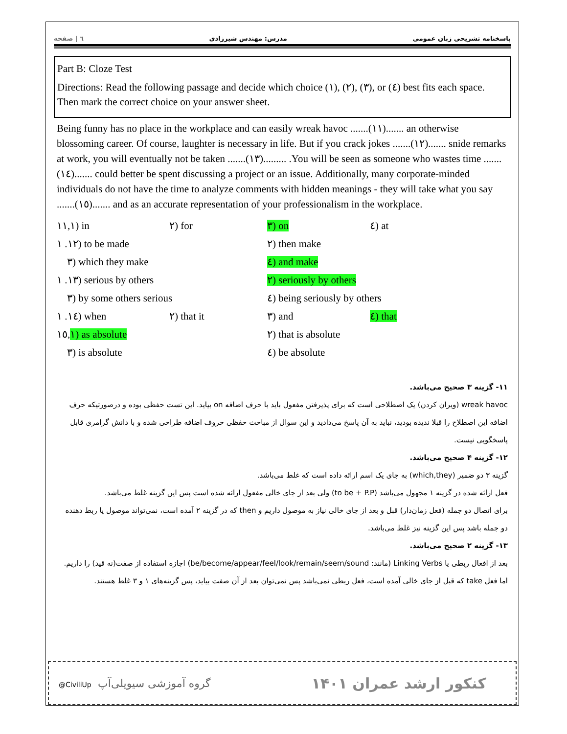پاسخنامه تشریحی زبان عمومی مدرس: مهندس شیرزادی ٦ | صفحه
Part B: Cloze Test
Directions: Read the following passage and decide which choice (١), (٢), (٣), or (٤) best fits each space. Then mark the correct choice on your answer sheet.
Being funny has no place in the workplace and can easily wreak havoc .......(١١)....... an otherwise blossoming career. Of course, laughter is necessary in life. But if you crack jokes .......(١٢)....... snide remarks at work, you will eventually not be taken .......(١٣)......... .You will be seen as someone who wastes time .......(١٤)....... could better be spent discussing a project or an issue. Additionally, many corporate-minded individuals do not have the time to analyze comments with hidden meanings - they will take what you say .......(١٥)....... and as an accurate representation of your professionalism in the workplace.
١١,١) in ٢) for ٣) on ٤) at ١٢. ١) to be made ٢) then make ٣) which they make ٤) and make ١٣. ١) serious by others ٢) seriously by others ٣) by some others serious ٤) being seriously by others ١٤. ١) when ٢) that it ٣) and ٤) that ١٥,١) as absolute ٢) that is absolute ٣) is absolute ٤) be absolute
۱۱- گزینه ۳ صحیح می‌باشد.
wreak havoc (ویران کردن) یک اصطلاحی است که برای پذیرفتن مفعول باید با حرف اضافه on بیاید. این تست حفظی بوده و درصورتیکه حرف اضافه این اصطلاح را قبلا ندیده بودید، نباید به آن پاسخ می‌دادید و این سوال از مباحث حفظی حروف اضافه طراحی شده و با دانش گرامری قابل پاسخگویی نیست.
۱۲- گزینه ۴ صحیح می‌باشد.
گزینه ۳ دو ضمیر (which,they) به جای یک اسم ارائه داده است که غلط می‌باشد.
فعل ارائه شده در گزینه ۱ مجهول می‌باشد (to be + P.P) ولی بعد از جای خالی مفعول ارائه شده است پس این گزینه غلط می‌باشد.
برای اتصال دو جمله (فعل زمان‌دار) قبل و بعد از جای خالی نیاز به موصول داریم و then که در گزینه ۲ آمده است، نمی‌تواند موصول یا ربط دهنده دو جمله باشد پس این گزینه نیز غلط می‌باشد.
۱۳- گزینه ۲ صحیح می‌باشد.
بعد از افعال ربطی یا Linking Verbs (مانند: be/become/appear/feel/look/remain/seem/sound) اجازه استفاده از صفت(نه قید) را داریم. اما فعل take که قبل از جای خالی آمده است، فعل ربطی نمی‌باشد پس نمی‌توان بعد از آن صفت بیاید، پس گزینه‌های ۱ و ۳ غلط هستند.
@CiviliUp گروه آموزشی سیویلی‌آپ کنکور ارشد عمران ۱۴۰۱